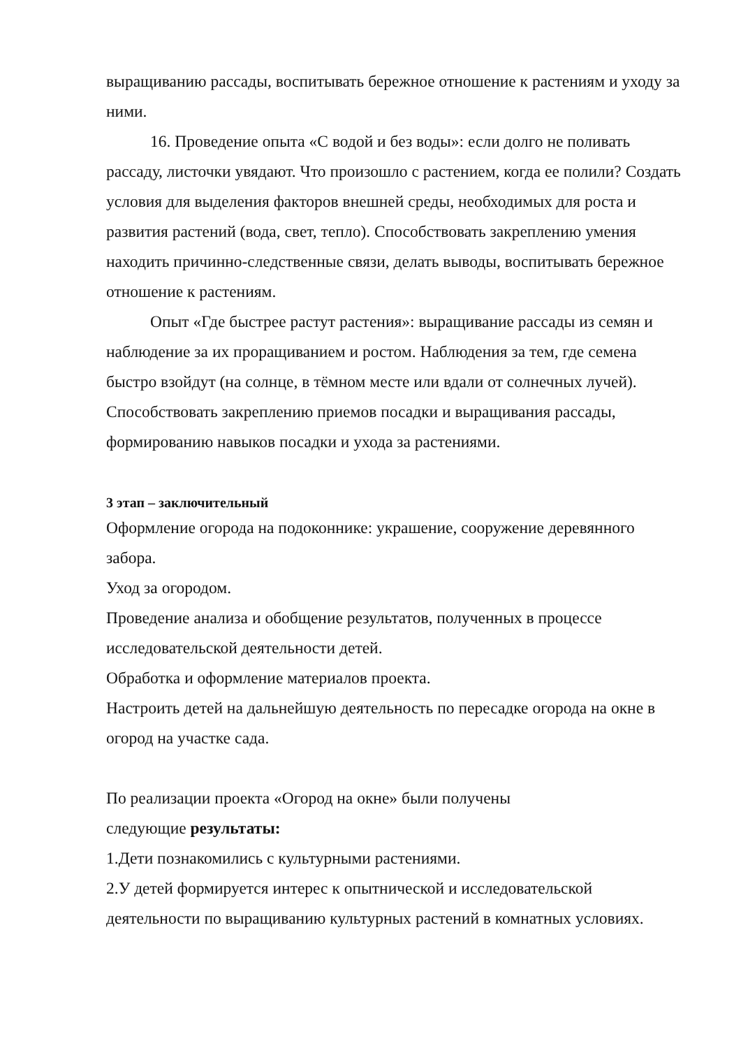выращиванию рассады, воспитывать бережное отношение к растениям и уходу за ними.
16. Проведение опыта «С водой и без воды»: если долго не поливать рассаду, листочки увядают. Что произошло с растением, когда ее полили? Создать условия для выделения факторов внешней среды, необходимых для роста и развития растений (вода, свет, тепло). Способствовать закреплению умения находить причинно-следственные связи, делать выводы, воспитывать бережное отношение к растениям.
Опыт «Где быстрее растут растения»: выращивание рассады из семян и наблюдение за их проращиванием и ростом. Наблюдения за тем, где семена быстро взойдут (на солнце, в тёмном месте или вдали от солнечных лучей). Способствовать закреплению приемов посадки и выращивания рассады, формированию навыков посадки и ухода за растениями.
3 этап – заключительный
Оформление огорода на подоконнике: украшение, сооружение деревянного забора.
Уход за огородом.
Проведение анализа и обобщение результатов, полученных в процессе исследовательской деятельности детей.
Обработка и оформление материалов проекта.
Настроить детей на дальнейшую деятельность по пересадке огорода на окне в огород на участке сада.
По реализации проекта «Огород на окне» были получены
следующие результаты:
1.Дети познакомились с культурными растениями.
2.У детей формируется интерес к опытнической и исследовательской деятельности по выращиванию культурных растений в комнатных условиях.